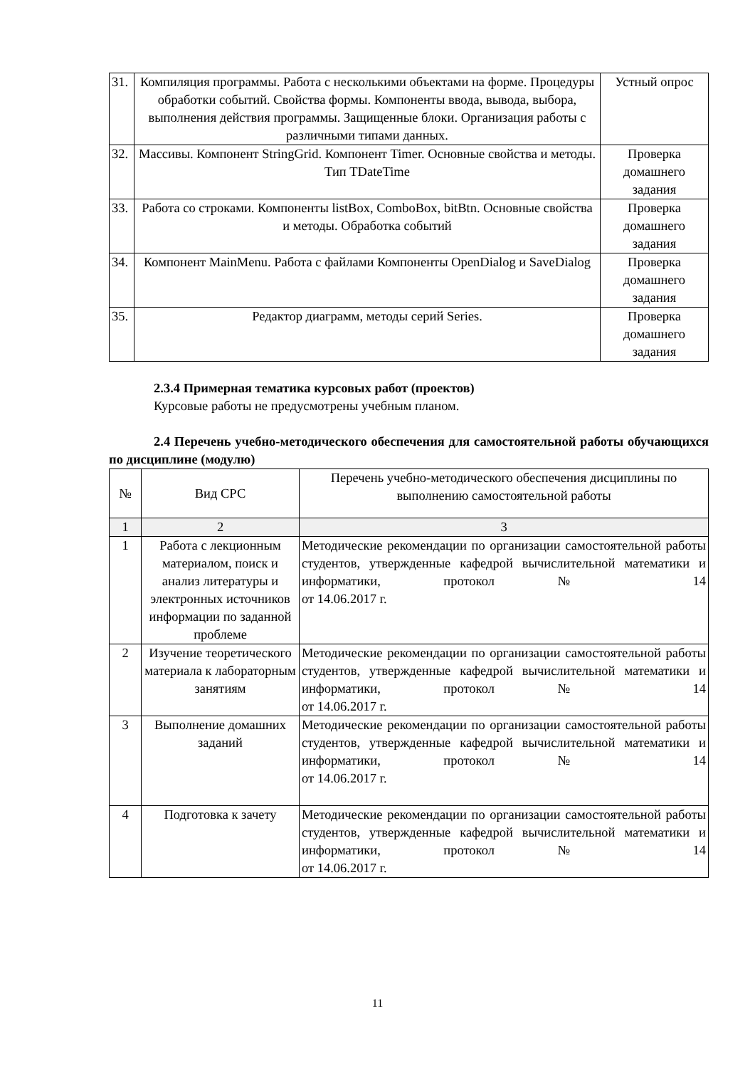| 31. | Компиляция программы. Работа с несколькими объектами на форме. Процедуры обработки событий. Свойства формы. Компоненты ввода, вывода, выбора, выполнения действия программы. Защищенные блоки. Организация работы с различными типами данных. | Устный опрос |
| 32. | Массивы. Компонент StringGrid. Компонент Timer. Основные свойства и методы. Тип TDateTime | Проверка домашнего задания |
| 33. | Работа со строками. Компоненты listBox, ComboBox, bitBtn. Основные свойства и методы. Обработка событий | Проверка домашнего задания |
| 34. | Компонент MainMenu. Работа с файлами Компоненты OpenDialog и SaveDialog | Проверка домашнего задания |
| 35. | Редактор диаграмм, методы серий Series. | Проверка домашнего задания |
2.3.4 Примерная тематика курсовых работ (проектов)
Курсовые работы не предусмотрены учебным планом.
2.4 Перечень учебно-методического обеспечения для самостоятельной работы обучающихся по дисциплине (модулю)
| № | Вид СРС | Перечень учебно-методического обеспечения дисциплины по выполнению самостоятельной работы |
| --- | --- | --- |
| 1 | 2 | 3 |
| 1 | Работа с лекционным материалом, поиск и анализ литературы и электронных источников информации по заданной проблеме | Методические рекомендации по организации самостоятельной работы студентов, утвержденные кафедрой вычислительной математики и информатики, протокол № 14 от 14.06.2017 г. |
| 2 | Изучение теоретического материала к лабораторным занятиям | Методические рекомендации по организации самостоятельной работы студентов, утвержденные кафедрой вычислительной математики и информатики, протокол № 14 от 14.06.2017 г. |
| 3 | Выполнение домашних заданий | Методические рекомендации по организации самостоятельной работы студентов, утвержденные кафедрой вычислительной математики и информатики, протокол № 14 от 14.06.2017 г. |
| 4 | Подготовка к зачету | Методические рекомендации по организации самостоятельной работы студентов, утвержденные кафедрой вычислительной математики и информатики, протокол № 14 от 14.06.2017 г. |
11